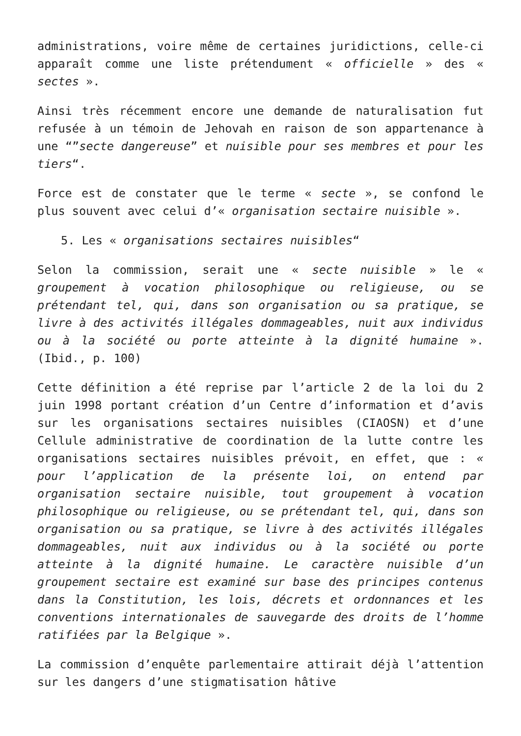administrations, voire même de certaines juridictions, celle-ci apparaît comme une liste prétendument « officielle » des « sectes ».
Ainsi très récemment encore une demande de naturalisation fut refusée à un témoin de Jehovah en raison de son appartenance à une “”secte dangereuse” et nuisible pour ses membres et pour les tiers“.
Force est de constater que le terme « secte », se confond le plus souvent avec celui d’« organisation sectaire nuisible ».
5. Les « organisations sectaires nuisibles“
Selon la commission, serait une « secte nuisible » le « groupement à vocation philosophique ou religieuse, ou se prétendant tel, qui, dans son organisation ou sa pratique, se livre à des activités illégales dommageables, nuit aux individus ou à la société ou porte atteinte à la dignité humaine ». (Ibid., p. 100)
Cette définition a été reprise par l’article 2 de la loi du 2 juin 1998 portant création d’un Centre d’information et d’avis sur les organisations sectaires nuisibles (CIAOSN) et d’une Cellule administrative de coordination de la lutte contre les organisations sectaires nuisibles prévoit, en effet, que : « pour l’application de la présente loi, on entend par organisation sectaire nuisible, tout groupement à vocation philosophique ou religieuse, ou se prétendant tel, qui, dans son organisation ou sa pratique, se livre à des activités illégales dommageables, nuit aux individus ou à la société ou porte atteinte à la dignité humaine. Le caractère nuisible d’un groupement sectaire est examiné sur base des principes contenus dans la Constitution, les lois, décrets et ordonnances et les conventions internationales de sauvegarde des droits de l’homme ratifiées par la Belgique ».
La commission d’enquête parlementaire attirait déjà l’attention sur les dangers d’une stigmatisation hâtive